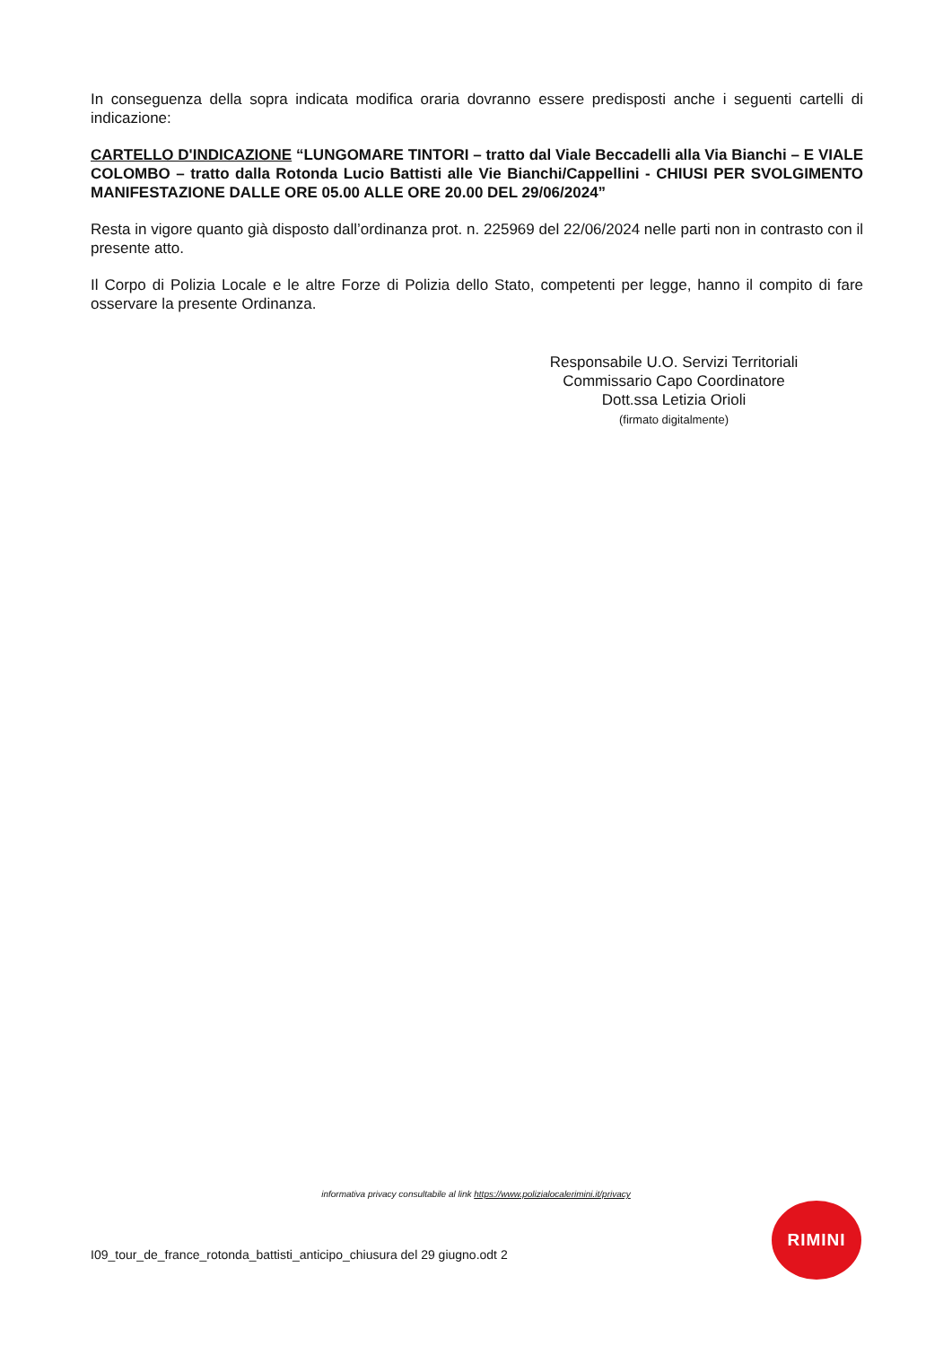In conseguenza della sopra indicata modifica oraria dovranno essere predisposti anche i seguenti cartelli di indicazione:
CARTELLO D'INDICAZIONE “LUNGOMARE TINTORI – tratto dal Viale Beccadelli alla Via Bianchi – E VIALE COLOMBO – tratto dalla Rotonda Lucio Battisti alle Vie Bianchi/Cappellini - CHIUSI PER SVOLGIMENTO MANIFESTAZIONE DALLE ORE 05.00 ALLE ORE 20.00 DEL 29/06/2024”
Resta in vigore quanto già disposto dall’ordinanza prot. n. 225969 del 22/06/2024 nelle parti non in contrasto con il presente atto.
Il Corpo di Polizia Locale e le altre Forze di Polizia dello Stato, competenti per legge, hanno il compito di fare osservare la presente Ordinanza.
Responsabile U.O. Servizi Territoriali
Commissario Capo Coordinatore
Dott.ssa Letizia Orioli
(firmato digitalmente)
informativa privacy consultabile al link https://www.polizialocalerimini.it/privacy
RIMINI
I09_tour_de_france_rotonda_battisti_anticipo_chiusura del 29 giugno.odt 2